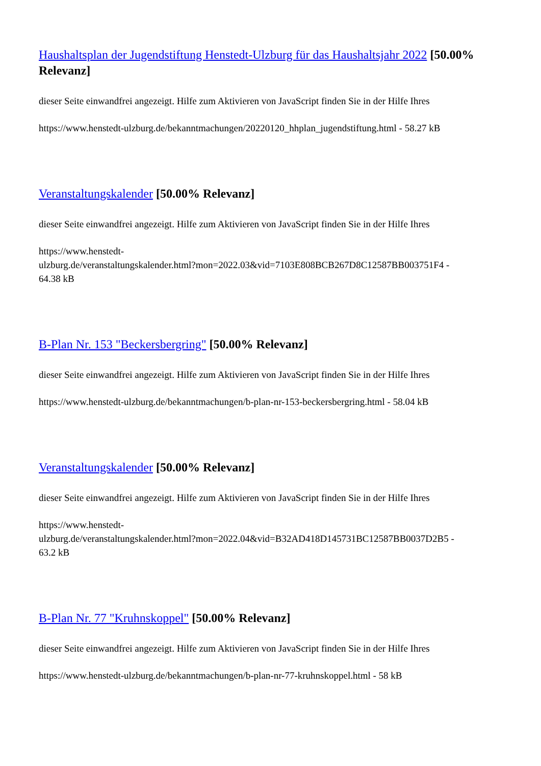Haushaltsplan der Jugendstiftung Henstedt-Ulzburg für das Haushaltsjahr 2022 [50.00% Relevanz]
dieser Seite einwandfrei angezeigt. Hilfe zum Aktivieren von JavaScript finden Sie in der Hilfe Ihres
https://www.henstedt-ulzburg.de/bekanntmachungen/20220120_hhplan_jugendstiftung.html - 58.27 kB
Veranstaltungskalender [50.00% Relevanz]
dieser Seite einwandfrei angezeigt. Hilfe zum Aktivieren von JavaScript finden Sie in der Hilfe Ihres
https://www.henstedt-
ulzburg.de/veranstaltungskalender.html?mon=2022.03&vid=7103E808BCB267D8C12587BB003751F4 -
64.38 kB
B-Plan Nr. 153 "Beckersbergring" [50.00% Relevanz]
dieser Seite einwandfrei angezeigt. Hilfe zum Aktivieren von JavaScript finden Sie in der Hilfe Ihres
https://www.henstedt-ulzburg.de/bekanntmachungen/b-plan-nr-153-beckersbergring.html - 58.04 kB
Veranstaltungskalender [50.00% Relevanz]
dieser Seite einwandfrei angezeigt. Hilfe zum Aktivieren von JavaScript finden Sie in der Hilfe Ihres
https://www.henstedt-
ulzburg.de/veranstaltungskalender.html?mon=2022.04&vid=B32AD418D145731BC12587BB0037D2B5 -
63.2 kB
B-Plan Nr. 77 "Kruhnskoppel" [50.00% Relevanz]
dieser Seite einwandfrei angezeigt. Hilfe zum Aktivieren von JavaScript finden Sie in der Hilfe Ihres
https://www.henstedt-ulzburg.de/bekanntmachungen/b-plan-nr-77-kruhnskoppel.html - 58 kB